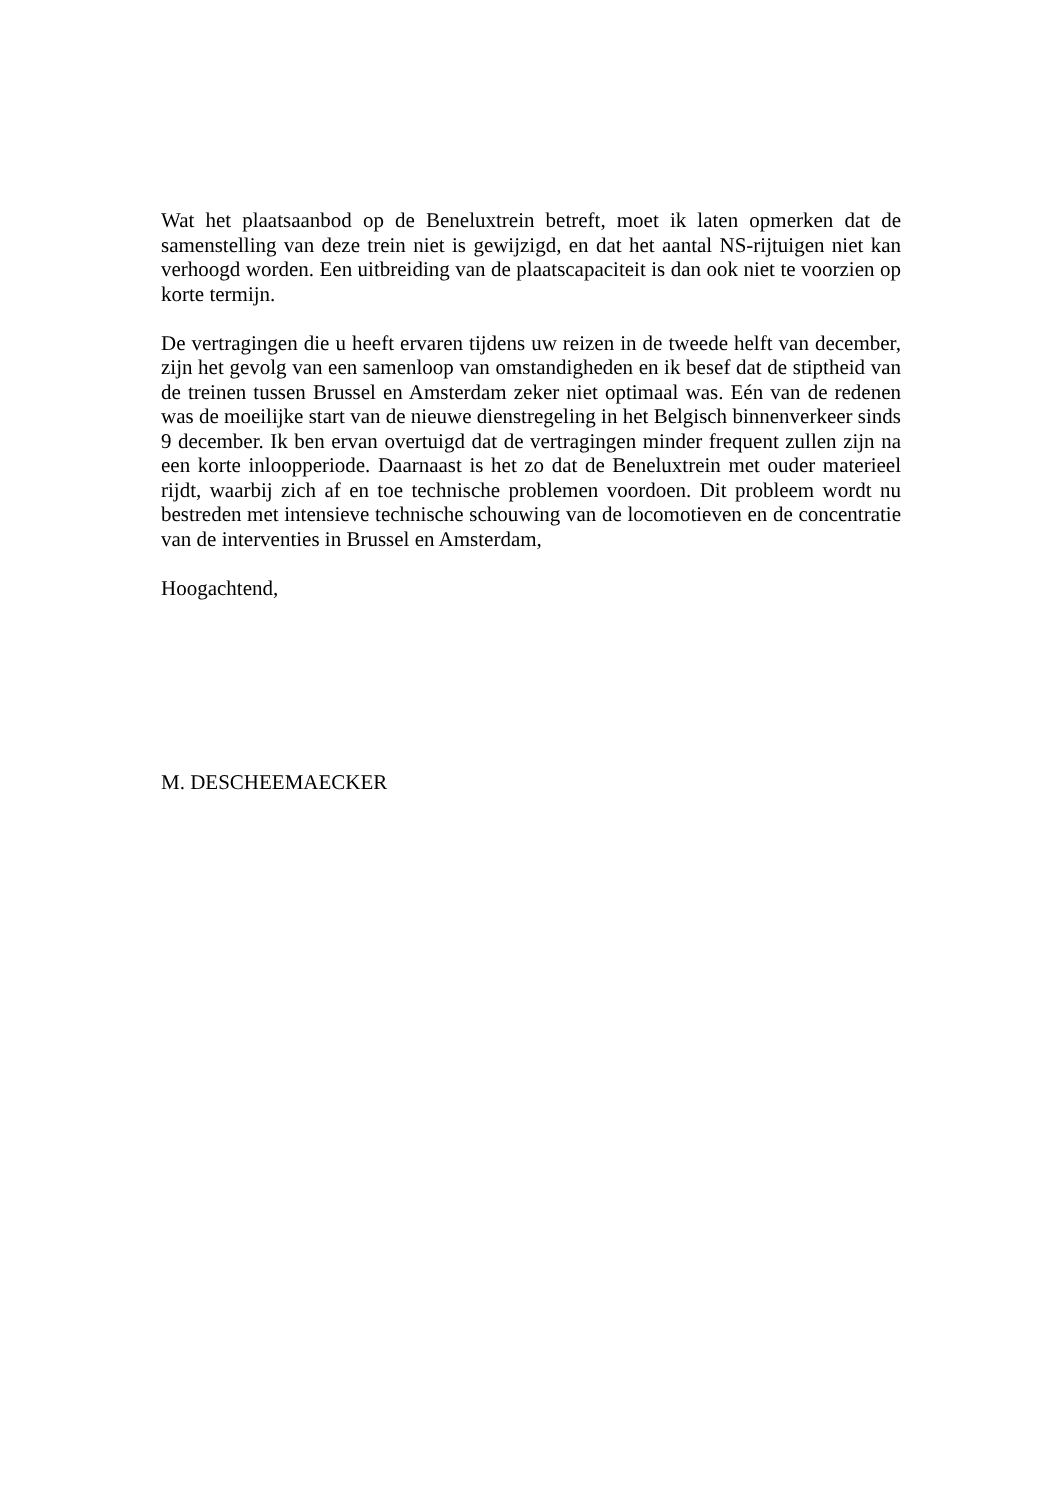Wat het plaatsaanbod op de Beneluxtrein betreft, moet ik laten opmerken dat de samenstelling van deze trein niet is gewijzigd, en dat het aantal NS-rijtuigen niet kan verhoogd worden. Een uitbreiding van de plaatscapaciteit is dan ook niet te voorzien op korte termijn.
De vertragingen die u heeft ervaren tijdens uw reizen in de tweede helft van december, zijn het gevolg van een samenloop van omstandigheden en ik besef dat de stiptheid van de treinen tussen Brussel en Amsterdam zeker niet optimaal was. Eén van de redenen was de moeilijke start van de nieuwe dienstregeling in het Belgisch binnenverkeer sinds 9 december. Ik ben ervan overtuigd dat de vertragingen minder frequent zullen zijn na een korte inloopperiode. Daarnaast is het zo dat de Beneluxtrein met ouder materieel rijdt, waarbij zich af en toe technische problemen voordoen. Dit probleem wordt nu bestreden met intensieve technische schouwing van de locomotieven en de concentratie van de interventies in Brussel en Amsterdam,
Hoogachtend,
M. DESCHEEMAECKER